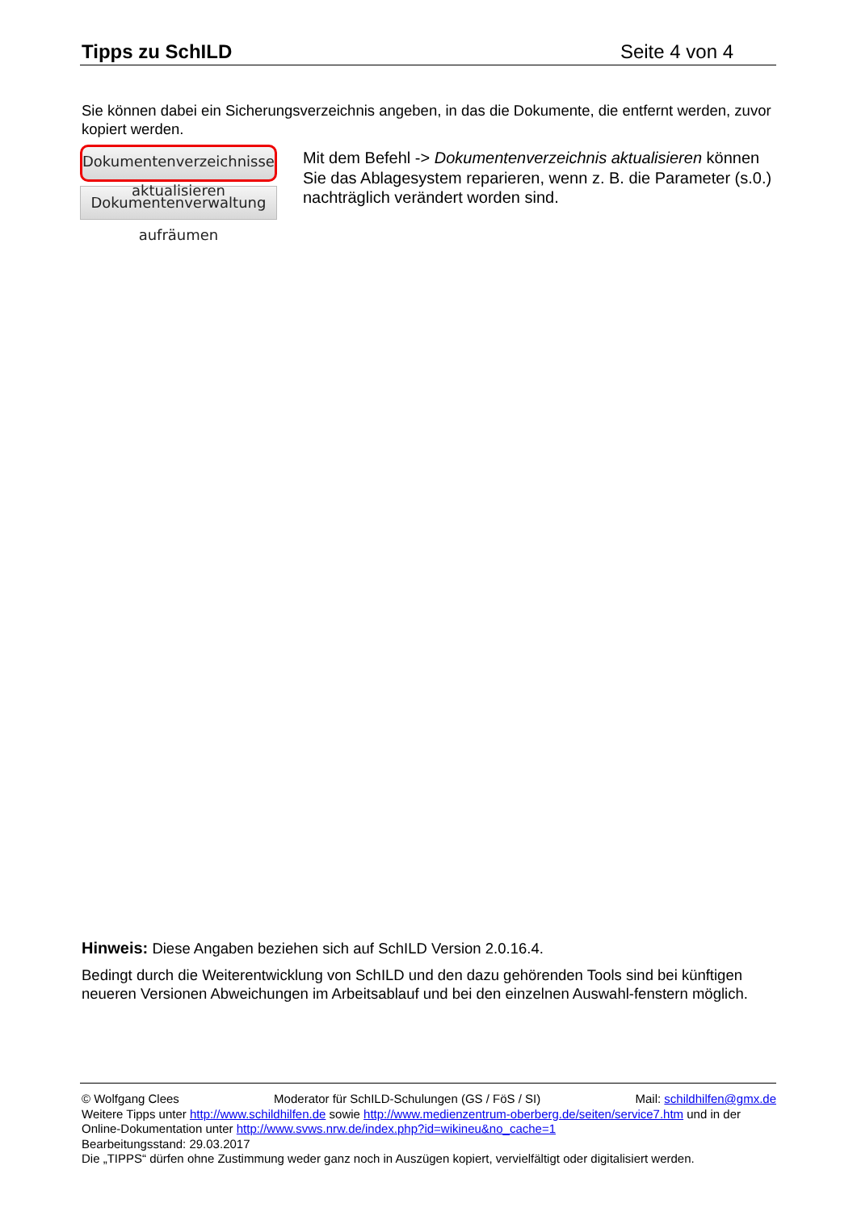Tipps zu SchILD Seite 4 von 4
Sie können dabei ein Sicherungsverzeichnis angeben, in das die Dokumente, die entfernt werden, zuvor kopiert werden.
Dokumentenverzeichnisse aktualisieren
Dokumentenverwaltung aufräumen
Mit dem Befehl -> Dokumentenverzeichnis aktualisieren können Sie das Ablagesystem reparieren, wenn z. B. die Parameter (s.0.) nachträglich verändert worden sind.
Hinweis: Diese Angaben beziehen sich auf SchILD Version 2.0.16.4.
Bedingt durch die Weiterentwicklung von SchILD und den dazu gehörenden Tools sind bei künftigen neueren Versionen Abweichungen im Arbeitsablauf und bei den einzelnen Auswahl-fenstern möglich.
© Wolfgang Clees Moderator für SchILD-Schulungen (GS / FöS / SI) Mail: schildhilfen@gmx.de
Weitere Tipps unter http://www.schildhilfen.de sowie http://www.medienzentrum-oberberg.de/seiten/service7.htm und in der Online-Dokumentation unter http://www.svws.nrw.de/index.php?id=wikineu&no_cache=1
Bearbeitungsstand: 29.03.2017
Die „TIPPS“ dürfen ohne Zustimmung weder ganz noch in Auszügen kopiert, vervielfältigt oder digitalisiert werden.